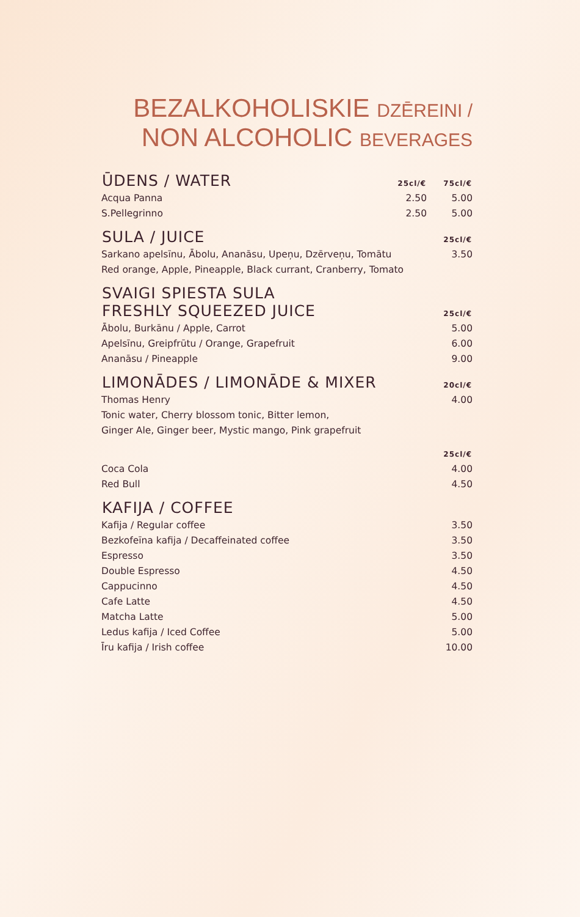BEZALKOHOLISKIE DZĒREINI /
NON ALCOHOLIC BEVERAGES
| ŪDENS / WATER | 25cl/€ | 75cl/€ |
| --- | --- | --- |
| Acqua Panna | 2.50 | 5.00 |
| S.Pellegrinno | 2.50 | 5.00 |
| SULA / JUICE | | 25cl/€ |
| Sarkano apelsīnu, Ābolu, Ananāsu, Upeņu, Dzērveņu, Tomātu | | 3.50 |
| Red orange, Apple, Pineapple, Black currant, Cranberry, Tomato | | |
| SVAIGI SPIESTA SULA FRESHLY SQUEEZED JUICE | | 25cl/€ |
| Ābolu, Burkānu / Apple, Carrot | | 5.00 |
| Apelsīnu, Greipfrūtu / Orange, Grapefruit | | 6.00 |
| Ananāsu / Pineapple | | 9.00 |
| LIMONĀDES / LIMONĀDE & MIXER | | 20cl/€ |
| Thomas Henry | | 4.00 |
| Tonic water, Cherry blossom tonic, Bitter lemon, | | |
| Ginger Ale, Ginger beer, Mystic mango, Pink grapefruit | | |
| | | 25cl/€ |
| Coca Cola | | 4.00 |
| Red Bull | | 4.50 |
| KAFIJA / COFFEE | | |
| Kafija / Regular coffee | | 3.50 |
| Bezkofeīna kafija / Decaffeinated coffee | | 3.50 |
| Espresso | | 3.50 |
| Double Espresso | | 4.50 |
| Cappucinno | | 4.50 |
| Cafe Latte | | 4.50 |
| Matcha Latte | | 5.00 |
| Ledus kafija / Iced Coffee | | 5.00 |
| Īru kafija / Irish coffee | | 10.00 |